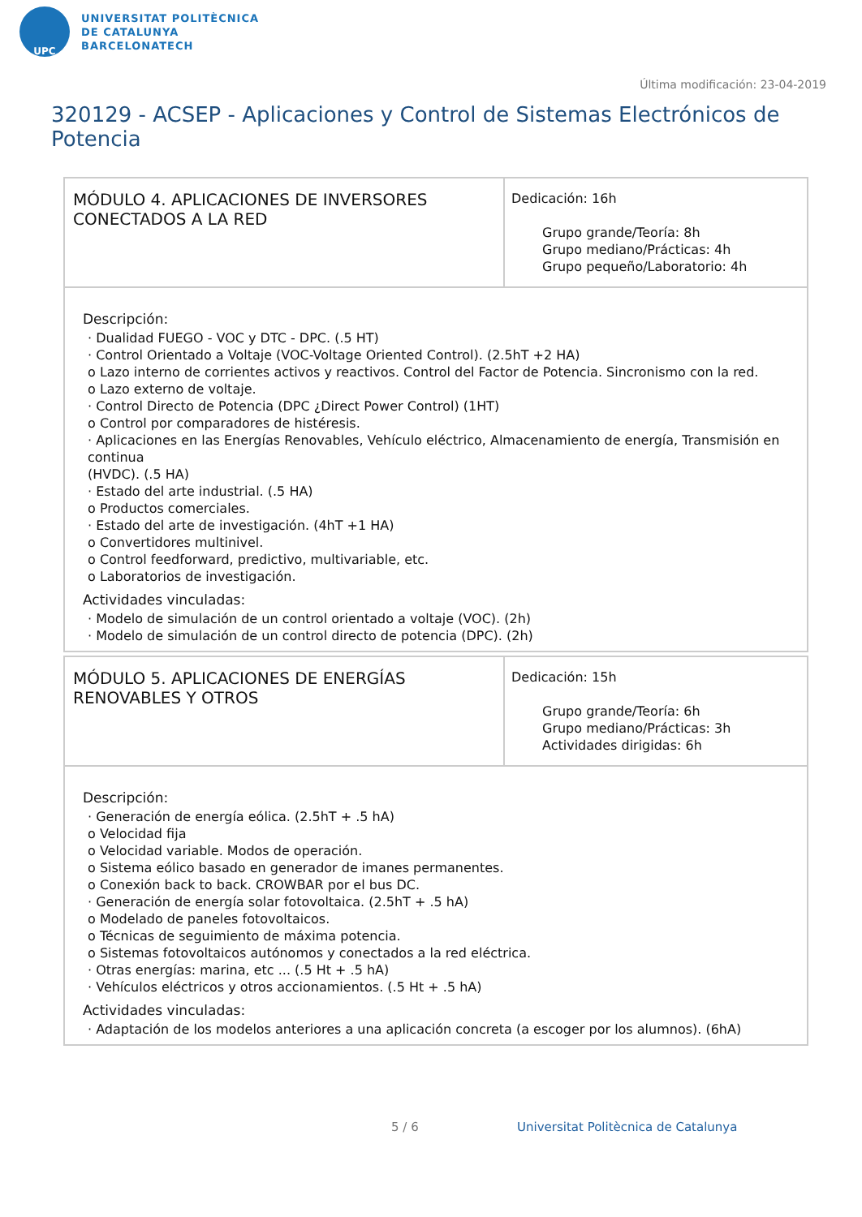UPC
UNIVERSITAT POLITÈCNICA
DE CATALUNYA
BARCELONATECH
Última modificación: 23-04-2019
320129 - ACSEP - Aplicaciones y Control de Sistemas Electrónicos de Potencia
| MÓDULO 4. APLICACIONES DE INVERSORES CONECTADOS A LA RED | Dedicación: 16h Grupo grande/Teoría: 8h Grupo mediano/Prácticas: 4h Grupo pequeño/Laboratorio: 4h |
| Descripción: · Dualidad FUEGO - VOC y DTC - DPC. (.5 HT) · Control Orientado a Voltaje (VOC-Voltage Oriented Control). (2.5hT +2 HA) o Lazo interno de corrientes activos y reactivos. Control del Factor de Potencia. Sincronismo con la red. o Lazo externo de voltaje. · Control Directo de Potencia (DPC ¿Direct Power Control) (1HT) o Control por comparadores de histéresis. · Aplicaciones en las Energías Renovables, Vehículo eléctrico, Almacenamiento de energía, Transmisión en continua (HVDC). (.5 HA) · Estado del arte industrial. (.5 HA) o Productos comerciales. · Estado del arte de investigación. (4hT +1 HA) o Convertidores multinivel. o Control feedforward, predictivo, multivariable, etc. o Laboratorios de investigación. Actividades vinculadas: · Modelo de simulación de un control orientado a voltaje (VOC). (2h) · Modelo de simulación de un control directo de potencia (DPC). (2h) | |
| MÓDULO 5. APLICACIONES DE ENERGÍAS RENOVABLES Y OTROS | Dedicación: 15h Grupo grande/Teoría: 6h Grupo mediano/Prácticas: 3h Actividades dirigidas: 6h |
| Descripción: · Generación de energía eólica. (2.5hT + .5 hA) o Velocidad fija o Velocidad variable. Modos de operación. o Sistema eólico basado en generador de imanes permanentes. o Conexión back to back. CROWBAR por el bus DC. · Generación de energía solar fotovoltaica. (2.5hT + .5 hA) o Modelado de paneles fotovoltaicos. o Técnicas de seguimiento de máxima potencia. o Sistemas fotovoltaicos autónomos y conectados a la red eléctrica. · Otras energías: marina, etc ... (.5 Ht + .5 hA) · Vehículos eléctricos y otros accionamientos. (.5 Ht + .5 hA) Actividades vinculadas: · Adaptación de los modelos anteriores a una aplicación concreta (a escoger por los alumnos). (6hA) | |
5 / 6
Universitat Politècnica de Catalunya